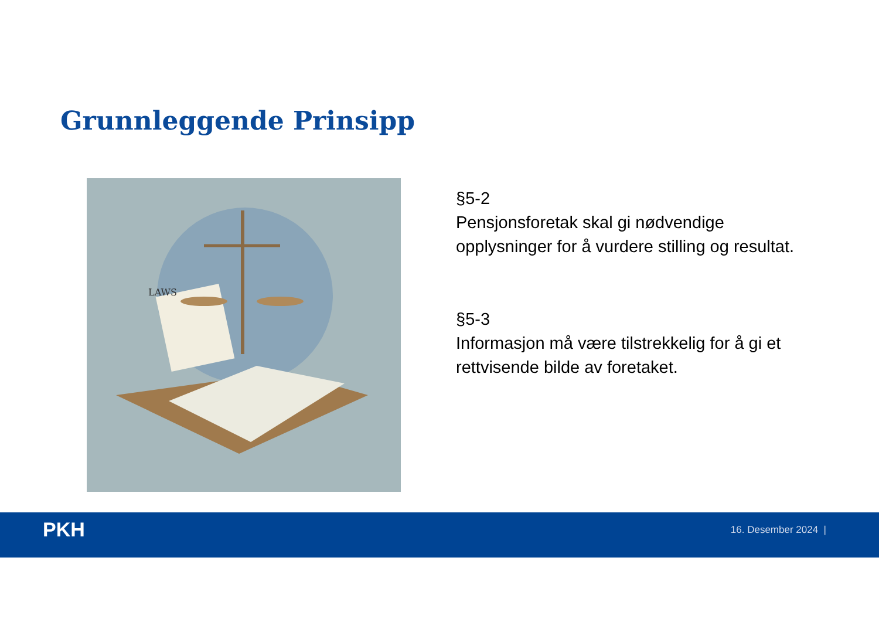Grunnleggende Prinsipp
LAWS
§5-2
Pensjonsforetak skal gi nødvendige opplysninger for å vurdere stilling og resultat.
§5-3
Informasjon må være tilstrekkelig for å gi et rettvisende bilde av foretaket.
PKH 16. Desember 2024 |